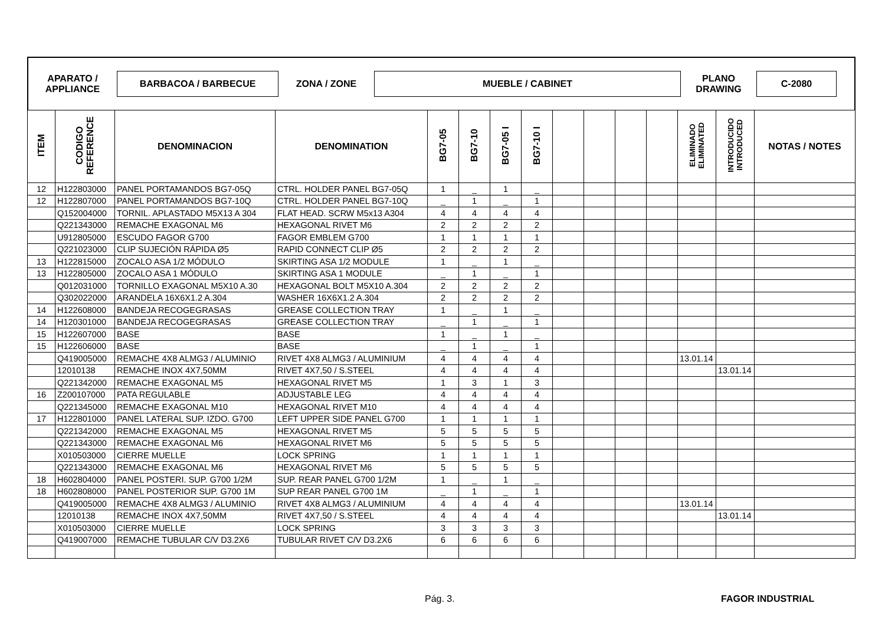APARATO /
APPLIANCE
BARBACOA / BARBECUE
ZONA / ZONE
MUEBLE / CABINET
PLANO
DRAWING
C-2080
| ITEM | CODIGO REFERENCE | DENOMINACION | DENOMINATION | BG7-05 | BG7-10 | BG7-05 I | BG7-10 I | | | | | ELIMINADO ELIMINATED | INTRODUCIDO INTRODUCED | NOTAS / NOTES |
| --- | --- | --- | --- | --- | --- | --- | --- | --- | --- | --- | --- | --- | --- | --- |
| 12 | H122803000 | PANEL PORTAMANDOS BG7-05Q | CTRL. HOLDER PANEL BG7-05Q | 1 | _ | 1 | _ | | | | | | | |
| 12 | H122807000 | PANEL PORTAMANDOS BG7-10Q | CTRL. HOLDER PANEL BG7-10Q | _ | 1 | _ | 1 | | | | | | | |
| | Q152004000 | TORNIL. APLASTADO M5X13 A 304 | FLAT HEAD. SCRW M5x13 A304 | 4 | 4 | 4 | 4 | | | | | | | |
| | Q221343000 | REMACHE EXAGONAL M6 | HEXAGONAL RIVET M6 | 2 | 2 | 2 | 2 | | | | | | | |
| | U912805000 | ESCUDO FAGOR G700 | FAGOR EMBLEM G700 | 1 | 1 | 1 | 1 | | | | | | | |
| | Q221023000 | CLIP SUJECIÓN RÁPIDA Ø5 | RAPID CONNECT CLIP Ø5 | 2 | 2 | 2 | 2 | | | | | | | |
| 13 | H122815000 | ZOCALO ASA 1/2 MÓDULO | SKIRTING ASA 1/2 MODULE | 1 | _ | 1 | _ | | | | | | | |
| 13 | H122805000 | ZOCALO ASA 1 MÓDULO | SKIRTING ASA 1 MODULE | _ | 1 | _ | 1 | | | | | | | |
| | Q012031000 | TORNILLO EXAGONAL M5X10 A.30 | HEXAGONAL BOLT M5X10 A.304 | 2 | 2 | 2 | 2 | | | | | | | |
| | Q302022000 | ARANDELA 16X6X1.2 A.304 | WASHER 16X6X1.2 A.304 | 2 | 2 | 2 | 2 | | | | | | | |
| 14 | H122608000 | BANDEJA RECOGEGRASAS | GREASE COLLECTION TRAY | 1 | _ | 1 | _ | | | | | | | |
| 14 | H120301000 | BANDEJA RECOGEGRASAS | GREASE COLLECTION TRAY | _ | 1 | _ | 1 | | | | | | | |
| 15 | H122607000 | BASE | BASE | 1 | _ | 1 | _ | | | | | | | |
| 15 | H122606000 | BASE | BASE | _ | 1 | _ | 1 | | | | | | | |
| | Q419005000 | REMACHE 4X8 ALMG3 / ALUMINIO | RIVET 4X8 ALMG3 / ALUMINIUM | 4 | 4 | 4 | 4 | | | | | 13.01.14 | | |
| | 12010138 | REMACHE INOX 4X7,50MM | RIVET 4X7,50 / S.STEEL | 4 | 4 | 4 | 4 | | | | | | 13.01.14 | |
| | Q221342000 | REMACHE EXAGONAL M5 | HEXAGONAL RIVET M5 | 1 | 3 | 1 | 3 | | | | | | | |
| 16 | Z200107000 | PATA REGULABLE | ADJUSTABLE LEG | 4 | 4 | 4 | 4 | | | | | | | |
| | Q221345000 | REMACHE EXAGONAL M10 | HEXAGONAL RIVET M10 | 4 | 4 | 4 | 4 | | | | | | | |
| 17 | H122801000 | PANEL LATERAL SUP. IZDO. G700 | LEFT UPPER SIDE PANEL G700 | 1 | 1 | 1 | 1 | | | | | | | |
| | Q221342000 | REMACHE EXAGONAL M5 | HEXAGONAL RIVET M5 | 5 | 5 | 5 | 5 | | | | | | | |
| | Q221343000 | REMACHE EXAGONAL M6 | HEXAGONAL RIVET M6 | 5 | 5 | 5 | 5 | | | | | | | |
| | X010503000 | CIERRE MUELLE | LOCK SPRING | 1 | 1 | 1 | 1 | | | | | | | |
| | Q221343000 | REMACHE EXAGONAL M6 | HEXAGONAL RIVET M6 | 5 | 5 | 5 | 5 | | | | | | | |
| 18 | H602804000 | PANEL POSTERI. SUP. G700 1/2M | SUP. REAR PANEL G700 1/2M | 1 | _ | 1 | _ | | | | | | | |
| 18 | H602808000 | PANEL POSTERIOR SUP. G700 1M | SUP REAR PANEL G700 1M | _ | 1 | _ | 1 | | | | | | | |
| | Q419005000 | REMACHE 4X8 ALMG3 / ALUMINIO | RIVET 4X8 ALMG3 / ALUMINIUM | 4 | 4 | 4 | 4 | | | | | 13.01.14 | | |
| | 12010138 | REMACHE INOX 4X7,50MM | RIVET 4X7,50 / S.STEEL | 4 | 4 | 4 | 4 | | | | | | 13.01.14 | |
| | X010503000 | CIERRE MUELLE | LOCK SPRING | 3 | 3 | 3 | 3 | | | | | | | |
| | Q419007000 | REMACHE TUBULAR C/V D3.2X6 | TUBULAR RIVET C/V D3.2X6 | 6 | 6 | 6 | 6 | | | | | | | |
Pág. 3. FAGOR INDUSTRIAL